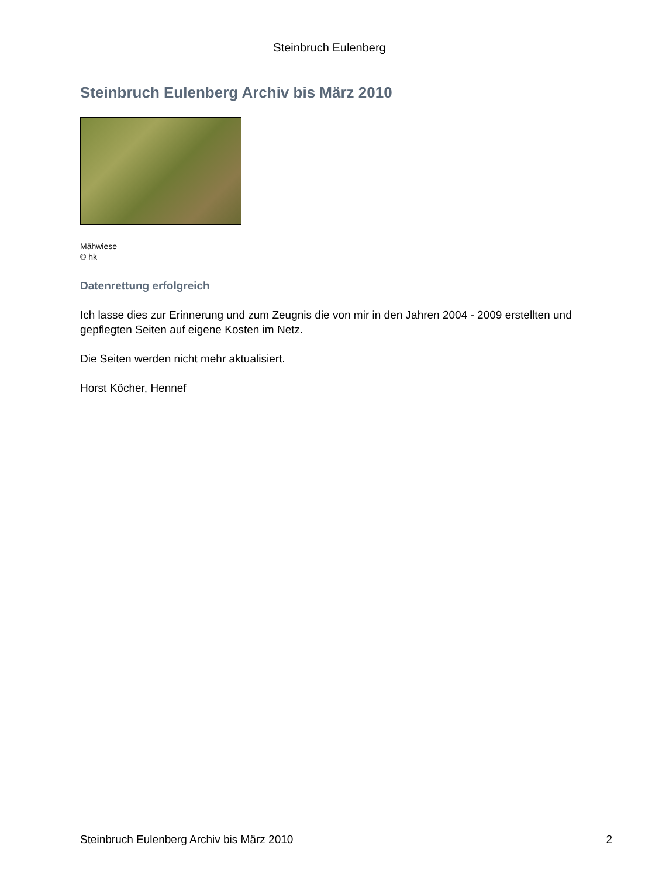Steinbruch Eulenberg
Steinbruch Eulenberg Archiv bis März 2010
Mähwiese
© hk
Datenrettung erfolgreich
Ich lasse dies zur Erinnerung und zum Zeugnis die von mir in den Jahren 2004 - 2009 erstellten und gepflegten Seiten auf eigene Kosten im Netz.
Die Seiten werden nicht mehr aktualisiert.
Horst Köcher, Hennef
Steinbruch Eulenberg Archiv bis März 2010 2